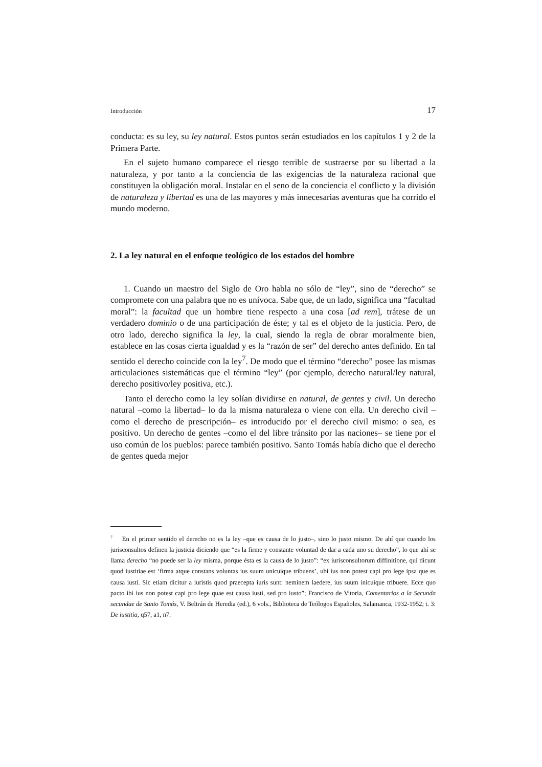Introducción 17
conducta: es su ley, su ley natural. Estos puntos serán estudiados en los capítulos 1 y 2 de la Primera Parte.
En el sujeto humano comparece el riesgo terrible de sustraerse por su libertad a la naturaleza, y por tanto a la conciencia de las exigencias de la naturaleza racional que constituyen la obligación moral. Instalar en el seno de la conciencia el conflicto y la división de naturaleza y libertad es una de las mayores y más innecesarias aventuras que ha corrido el mundo moderno.
2. La ley natural en el enfoque teológico de los estados del hombre
1. Cuando un maestro del Siglo de Oro habla no sólo de “ley”, sino de “derecho” se compromete con una palabra que no es unívoca. Sabe que, de un lado, significa una “facultad moral”: la facultad que un hombre tiene respecto a una cosa [ad rem], trátese de un verdadero dominio o de una participación de éste; y tal es el objeto de la justicia. Pero, de otro lado, derecho significa la ley, la cual, siendo la regla de obrar moralmente bien, establece en las cosas cierta igualdad y es la “razón de ser” del derecho antes definido. En tal sentido el derecho coincide con la ley<sup>7</sup>. De modo que el término “derecho” posee las mismas articulaciones sistemáticas que el término “ley” (por ejemplo, derecho natural/ley natural, derecho positivo/ley positiva, etc.).
Tanto el derecho como la ley solían dividirse en natural, de gentes y civil. Un derecho natural –como la libertad– lo da la misma naturaleza o viene con ella. Un derecho civil –como el derecho de prescripción– es introducido por el derecho civil mismo: o sea, es positivo. Un derecho de gentes –como el del libre tránsito por las naciones– se tiene por el uso común de los pueblos: parece también positivo. Santo Tomás había dicho que el derecho de gentes queda mejor
<sup>7</sup> En el primer sentido el derecho no es la ley –que es causa de lo justo–, sino lo justo mismo. De ahí que cuando los jurisconsultos definen la justicia diciendo que “es la firme y constante voluntad de dar a cada uno su derecho”, lo que ahí se llama derecho “no puede ser la ley misma, porque ésta es la causa de lo justo”: “ex iurisconsultorum diffinitione, qui dicunt quod iustitiae est ‘firma atque constans voluntas ius suum unicuique tribuens’, ubi ius non potest capi pro lege ipsa que es causa iusti. Sic etiam dicitur a iuristis quod praecepta iuris sunt: neminem laedere, ius suum inicuique tribuere. Ecce quo pacto ibi ius non potest capi pro lege quae est causa iusti, sed pro iusto”; Francisco de Vitoria, Comentarios a la Secunda secundae de Santo Tomás, V. Beltrán de Heredia (ed.), 6 vols., Biblioteca de Teólogos Españoles, Salamanca, 1932-1952; t. 3: De iustitia, q57, a1, n7.